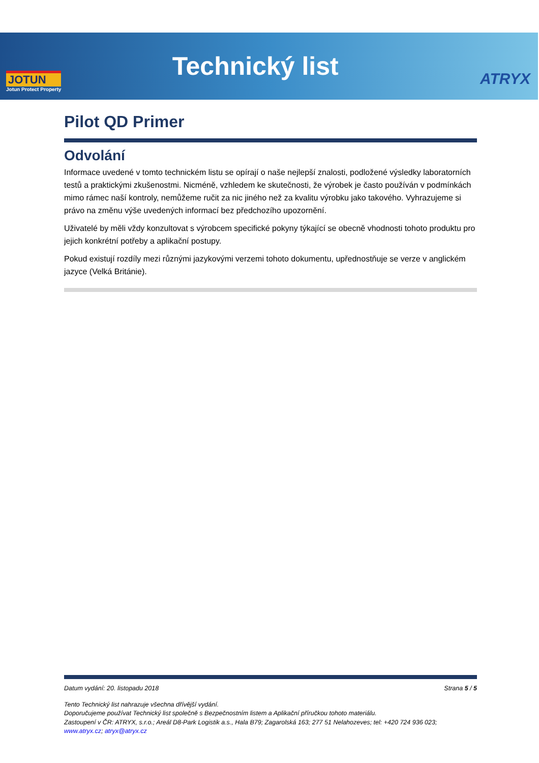JOTUN
Jotun Protect Property
Technický list
ATRYX
Pilot QD Primer
Odvolání
Informace uvedené v tomto technickém listu se opírají o naše nejlepší znalosti, podložené výsledky laboratorních testů a praktickými zkušenostmi. Nicméně, vzhledem ke skutečnosti, že výrobek je často používán v podmínkách mimo rámec naší kontroly, nemůžeme ručit za nic jiného než za kvalitu výrobku jako takového. Vyhrazujeme si právo na změnu výše uvedených informací bez předchozího upozornění.
Uživatelé by měli vždy konzultovat s výrobcem specifické pokyny týkající se obecně vhodnosti tohoto produktu pro jejich konkrétní potřeby a aplikační postupy.
Pokud existují rozdíly mezi různými jazykovými verzemi tohoto dokumentu, upřednostňuje se verze v anglickém jazyce (Velká Británie).
Datum vydání: 20. listopadu 2018 Strana 5 / 5
Tento Technický list nahrazuje všechna dřívější vydání.
Doporučujeme používat Technický list společně s Bezpečnostním listem a Aplikační příručkou tohoto materiálu.
Zastoupení v ČR: ATRYX, s.r.o.; Areál D8-Park Logistik a.s., Hala B79; Zagarolská 163; 277 51 Nelahozeves; tel: +420 724 936 023;
www.atryx.cz; atryx@atryx.cz